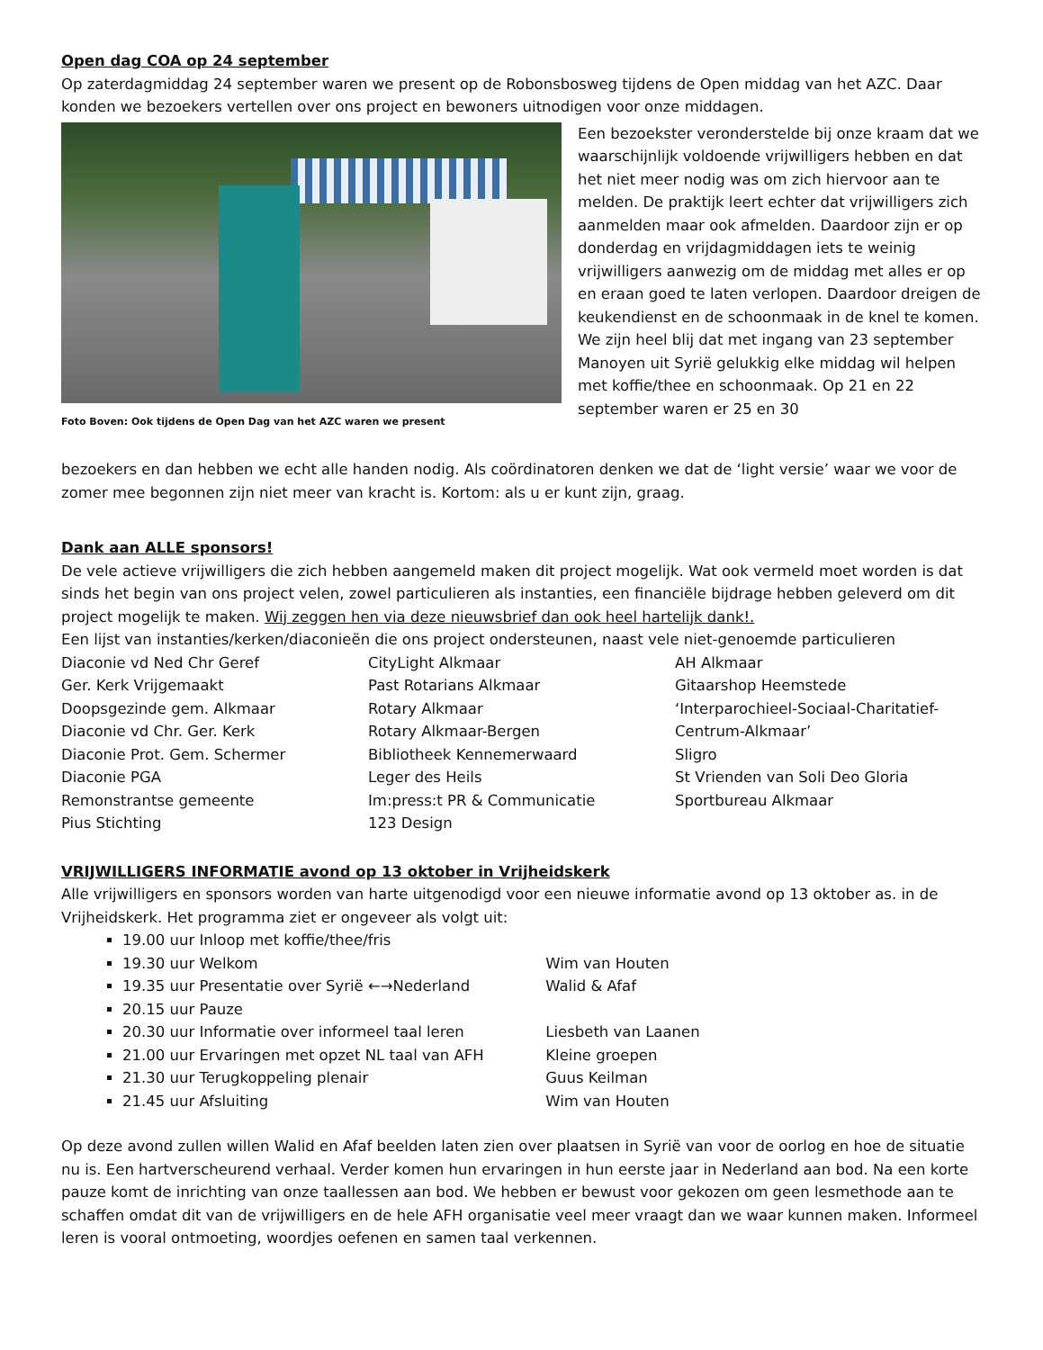Open dag COA op 24 september
Op zaterdagmiddag 24 september waren we present op de Robonsbosweg tijdens de Open middag van het AZC. Daar konden we bezoekers vertellen over ons project en bewoners uitnodigen voor onze middagen.
Foto Boven: Ook tijdens de Open Dag van het AZC waren we present
Een bezoekster veronderstelde bij onze kraam dat we waarschijnlijk voldoende vrijwilligers hebben en dat het niet meer nodig was om zich hiervoor aan te melden. De praktijk leert echter dat vrijwilligers zich aanmelden maar ook afmelden. Daardoor zijn er op donderdag en vrijdagmiddagen iets te weinig vrijwilligers aanwezig om de middag met alles er op en eraan goed te laten verlopen. Daardoor dreigen de keukendienst en de schoonmaak in de knel te komen. We zijn heel blij dat met ingang van 23 september Manoyen uit Syrië gelukkig elke middag wil helpen met koffie/thee en schoonmaak. Op 21 en 22 september waren er 25 en 30
bezoekers en dan hebben we echt alle handen nodig. Als coördinatoren denken we dat de ‘light versie’ waar we voor de zomer mee begonnen zijn niet meer van kracht is. Kortom: als u er kunt zijn, graag.
Dank aan ALLE sponsors!
De vele actieve vrijwilligers die zich hebben aangemeld maken dit project mogelijk. Wat ook vermeld moet worden is dat sinds het begin van ons project velen, zowel particulieren als instanties, een financiële bijdrage hebben geleverd om dit project mogelijk te maken. Wij zeggen hen via deze nieuwsbrief dan ook heel hartelijk dank!.
Een lijst van instanties/kerken/diaconieën die ons project ondersteunen, naast vele niet-genoemde particulieren
| Diaconie vd Ned Chr Geref | CityLight Alkmaar | AH Alkmaar |
| Ger. Kerk Vrijgemaakt | Past Rotarians Alkmaar | Gitaarshop Heemstede |
| Doopsgezinde gem. Alkmaar | Rotary Alkmaar | ‘Interparochieel-Sociaal-Charitatief-Centrum-Alkmaar’ |
| Diaconie vd Chr. Ger. Kerk | Rotary Alkmaar-Bergen | |
| Diaconie Prot. Gem. Schermer | Bibliotheek Kennemerwaard | Sligro |
| Diaconie PGA | Leger des Heils | St Vrienden van Soli Deo Gloria |
| Remonstrantse gemeente | Im:press:t PR & Communicatie | Sportbureau Alkmaar |
| Pius Stichting | 123 Design | |
VRIJWILLIGERS INFORMATIE avond op 13 oktober in Vrijheidskerk
Alle vrijwilligers en sponsors worden van harte uitgenodigd voor een nieuwe informatie avond op 13 oktober as. in de Vrijheidskerk. Het programma ziet er ongeveer als volgt uit:
19.00 uur Inloop met koffie/thee/fris
19.30 uur Welkom Wim van Houten
19.35 uur Presentatie over Syrië ←→Nederland Walid & Afaf
20.15 uur Pauze
20.30 uur Informatie over informeel taal leren Liesbeth van Laanen
21.00 uur Ervaringen met opzet NL taal van AFH Kleine groepen
21.30 uur Terugkoppeling plenair Guus Keilman
21.45 uur Afsluiting Wim van Houten
Op deze avond zullen willen Walid en Afaf beelden laten zien over plaatsen in Syrië van voor de oorlog en hoe de situatie nu is. Een hartverscheurend verhaal. Verder komen hun ervaringen in hun eerste jaar in Nederland aan bod. Na een korte pauze komt de inrichting van onze taallessen aan bod. We hebben er bewust voor gekozen om geen lesmethode aan te schaffen omdat dit van de vrijwilligers en de hele AFH organisatie veel meer vraagt dan we waar kunnen maken. Informeel leren is vooral ontmoeting, woordjes oefenen en samen taal verkennen.